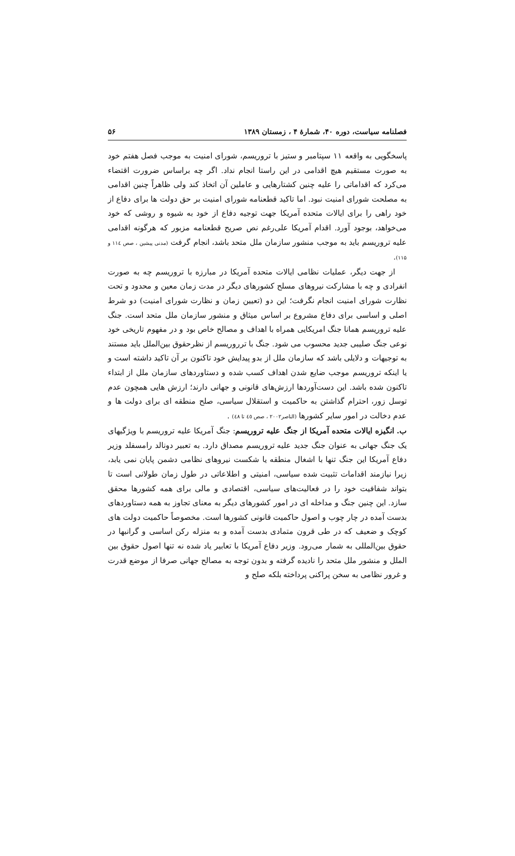فصلنامه سیاست، دوره ۴۰، شمارهٔ ۴ ، زمستان ۱۳۸۹ ۵۶
پاسخگویی به واقعه ۱۱ سپتامبر و ستیز با تروریسم، شورای امنیت به موجب فصل هفتم خود به صورت مستقیم هیچ اقدامی در این راستا انجام نداد. اگر چه براساس ضرورت اقتضاء می‌کرد که اقداماتی را علیه چنین کشتارهایی و عاملین آن اتخاذ کند ولی ظاهراً چنین اقدامی به مصلحت شورای امنیت نبود. اما تاکید قطعنامه شورای امنیت بر حق دولت ها برای دفاع از خود راهی را برای ایالات متحده آمریکا جهت توجیه دفاع از خود به شیوه و روشی که خود می‌خواهد، بوجود آورد. اقدام آمریکا علی‌رغم نص صریح قطعنامه مزبور که هرگونه اقدامی علیه تروریسم باید به موجب منشور سازمان ملل متحد باشد، انجام گرفت (مدنی پیشین ، صص ۱۱٤ و ۱۱۵).
از جهت دیگر، عملیات نظامی ایالات متحده آمریکا در مبارزه با تروریسم چه به صورت انفرادی و چه با مشارکت نیروهای مسلح کشورهای دیگر در مدت زمان معین و محدود و تحت نظارت شورای امنیت انجام نگرفت؛ این دو (تعیین زمان و نظارت شورای امنیت) دو شرط اصلی و اساسی برای دفاع مشروع بر اساس میثاق و منشور سازمان ملل متحد است. جنگ علیه تروریسم همانا جنگ امریکایی همراه با اهداف و مصالح خاص بود و در مفهوم تاریخی خود نوعی جنگ صلیبی جدید محسوب می شود. جنگ با ترروریسم از نظرحقوق بین‌الملل باید مستند به توجیهات و دلایلی باشد که سازمان ملل از بدو پیدایش خود تاکنون بر آن تاکید داشته است و یا اینکه تروریسم موجب ضایع شدن اهداف کسب شده و دستاوردهای سازمان ملل از ابتداء تاکنون شده باشد. این دست‌آوردها ارزش‌های قانونی و جهانی دارند؛ ارزش هایی همچون عدم توسل زور، احترام گذاشتن به حاکمیت و استقلال سیاسی، صلح منطقه ای برای دولت ها و عدم دخالت در امور سایر کشورها (الناصر۲۰۰۲ ، صص ٤٥ تا ٤٨) .
ب. انگیزه ایالات متحده آمریکا از جنگ علیه تروریسم: جنگ آمریکا علیه تروریسم با ویژگیهای یک جنگ جهانی به عنوان جنگ جدید علیه تروریسم مصداق دارد. به تعبیر دونالد رامسفلد وزیر دفاع آمریکا این جنگ تنها با اشغال منطقه یا شکست نیروهای نظامی دشمن پایان نمی یابد، زیرا نیازمند اقدامات تثبیت شده سیاسی، امنیتی و اطلاعاتی در طول زمان طولانی است تا بتواند شفافیت خود را در فعالیت‌های سیاسی، اقتصادی و مالی برای همه کشورها محقق سازد. این چنین جنگ و مداخله ای در امور کشورهای دیگر به معنای تجاوز به همه دستاوردهای بدست آمده در چار چوب و اصول حاکمیت قانونی کشورها است. مخصوصاً حاکمیت دولت های کوچک و ضعیف که در طی قرون متمادی بدست آمده و به منزله رکن اساسی و گرانبها در حقوق بین‌المللی به شمار می‌رود. وزیر دفاع آمریکا با تعابیر یاد شده نه تنها اصول حقوق بین الملل و منشور ملل متحد را نادیده گرفته و بدون توجه به مصالح جهانی صرفا از موضع قدرت و غرور نظامی به سخن پراکنی پرداخته بلکه صلح و